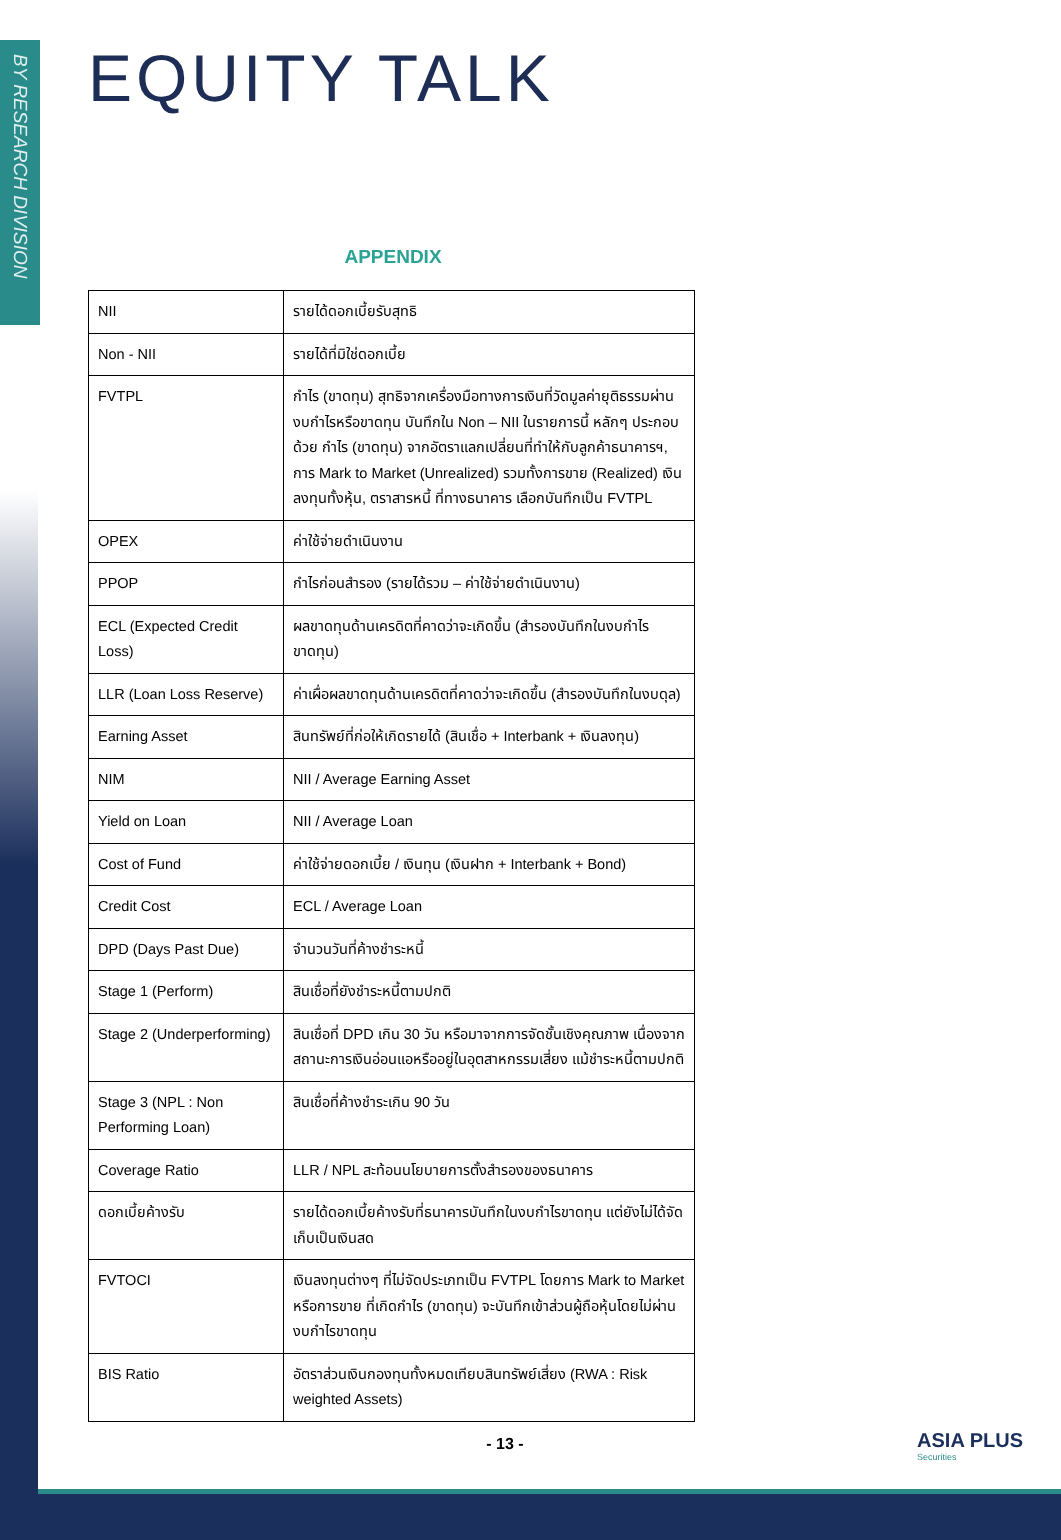BY RESEARCH DIVISION
EQUITY TALK
APPENDIX
| NII | รายได้ดอกเบี้ยรับสุทธิ |
| Non - NII | รายได้ที่มิใช่ดอกเบี้ย |
| FVTPL | กำไร (ขาดทุน) สุทธิจากเครื่องมือทางการเงินที่วัดมูลค่ายุติธรรมผ่านงบกำไรหรือขาดทุน บันทึกใน Non – NII ในรายการนี้ หลักๆ ประกอบด้วย กำไร (ขาดทุน) จากอัตราแลกเปลี่ยนที่ทำให้กับลูกค้าธนาคารฯ, การ Mark to Market (Unrealized) รวมทั้งการขาย (Realized) เงินลงทุนทั้งหุ้น, ตราสารหนี้ ที่ทางธนาคาร เลือกบันทึกเป็น FVTPL |
| OPEX | ค่าใช้จ่ายดำเนินงาน |
| PPOP | กำไรก่อนสำรอง (รายได้รวม – ค่าใช้จ่ายดำเนินงาน) |
| ECL (Expected Credit Loss) | ผลขาดทุนด้านเครดิตที่คาดว่าจะเกิดขึ้น (สำรองบันทึกในงบกำไรขาดทุน) |
| LLR (Loan Loss Reserve) | ค่าเผื่อผลขาดทุนด้านเครดิตที่คาดว่าจะเกิดขึ้น (สำรองบันทึกในงบดุล) |
| Earning Asset | สินทรัพย์ที่ก่อให้เกิดรายได้ (สินเชื่อ + Interbank + เงินลงทุน) |
| NIM | NII / Average Earning Asset |
| Yield on Loan | NII / Average Loan |
| Cost of Fund | ค่าใช้จ่ายดอกเบี้ย / เงินทุน (เงินฝาก + Interbank + Bond) |
| Credit Cost | ECL / Average Loan |
| DPD (Days Past Due) | จำนวนวันที่ค้างชำระหนี้ |
| Stage 1 (Perform) | สินเชื่อที่ยังชำระหนี้ตามปกติ |
| Stage 2 (Underperforming) | สินเชื่อที่ DPD เกิน 30 วัน หรือมาจากการจัดชั้นเชิงคุณภาพ เนื่องจากสถานะการเงินอ่อนแอหรืออยู่ในอุตสาหกรรมเสี่ยง แม้ชำระหนี้ตามปกติ |
| Stage 3 (NPL : Non Performing Loan) | สินเชื่อที่ค้างชำระเกิน 90 วัน |
| Coverage Ratio | LLR / NPL สะท้อนนโยบายการตั้งสำรองของธนาคาร |
| ดอกเบี้ยค้างรับ | รายได้ดอกเบี้ยค้างรับที่ธนาคารบันทึกในงบกำไรขาดทุน แต่ยังไม่ได้จัดเก็บเป็นเงินสด |
| FVTOCI | เงินลงทุนต่างๆ ที่ไม่จัดประเภทเป็น FVTPL โดยการ Mark to Market หรือการขาย ที่เกิดกำไร (ขาดทุน) จะบันทึกเข้าส่วนผู้ถือหุ้นโดยไม่ผ่านงบกำไรขาดทุน |
| BIS Ratio | อัตราส่วนเงินกองทุนทั้งหมดเทียบสินทรัพย์เสี่ยง (RWA : Risk weighted Assets) |
- 13 - ASIA PLUS
Securities